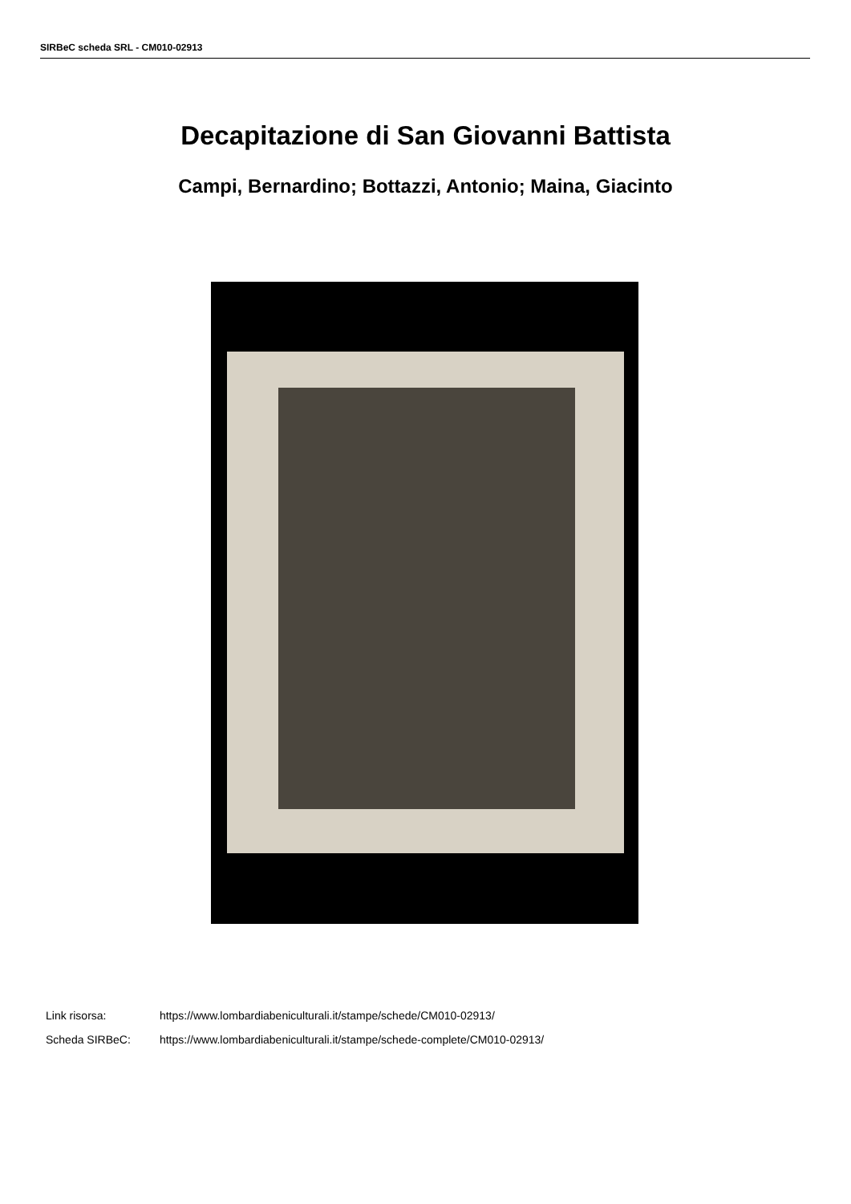SIRBeC scheda SRL - CM010-02913
Decapitazione di San Giovanni Battista
Campi, Bernardino; Bottazzi, Antonio; Maina, Giacinto
Link risorsa: https://www.lombardiabeniculturali.it/stampe/schede/CM010-02913/
Scheda SIRBeC: https://www.lombardiabeniculturali.it/stampe/schede-complete/CM010-02913/